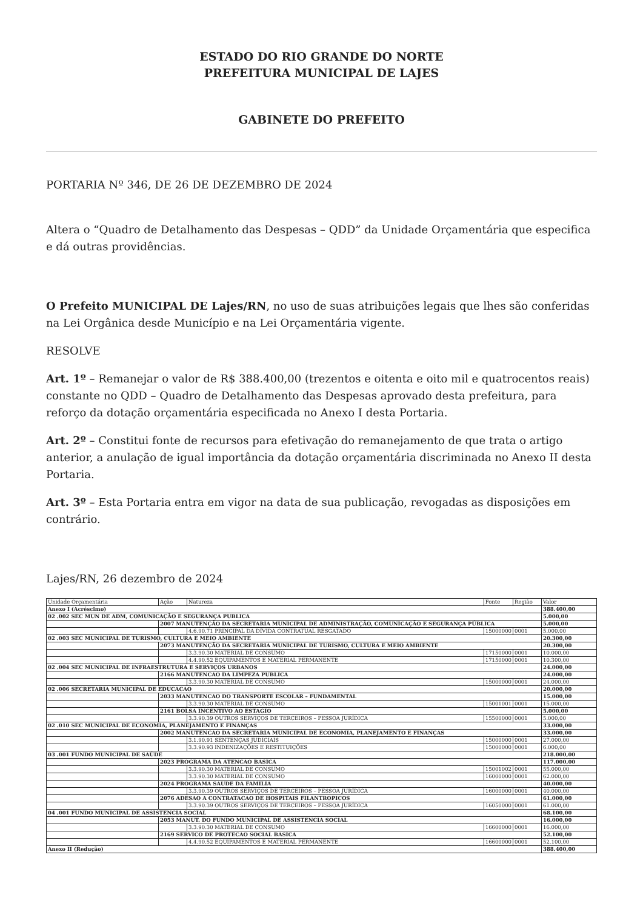ESTADO DO RIO GRANDE DO NORTE
PREFEITURA MUNICIPAL DE LAJES
GABINETE DO PREFEITO
PORTARIA Nº 346, DE 26 DE DEZEMBRO DE 2024
Altera o “Quadro de Detalhamento das Despesas – QDD” da Unidade Orçamentária que especifica e dá outras providências.
O Prefeito MUNICIPAL DE Lajes/RN, no uso de suas atribuições legais que lhes são conferidas na Lei Orgânica desde Município e na Lei Orçamentária vigente.
RESOLVE
Art. 1º – Remanejar o valor de R$ 388.400,00 (trezentos e oitenta e oito mil e quatrocentos reais) constante no QDD – Quadro de Detalhamento das Despesas aprovado desta prefeitura, para reforço da dotação orçamentária especificada no Anexo I desta Portaria.
Art. 2º – Constitui fonte de recursos para efetivação do remanejamento de que trata o artigo anterior, a anulação de igual importância da dotação orçamentária discriminada no Anexo II desta Portaria.
Art. 3º – Esta Portaria entra em vigor na data de sua publicação, revogadas as disposições em contrário.
Lajes/RN, 26 dezembro de 2024
| Unidade Orçamentária | Ação | Natureza | Fonte | Região | Valor |
| Anexo I (Acréscimo) | | | | | 388.400,00 |
| 02 .002 SEC MUN DE ADM, COMUNICAÇÃO E SEGURANÇA PUBLICA | | | | | 5.000,00 |
| | 2007 MANUTENÇÃO DA SECRETARIA MUNICIPAL DE ADMINISTRAÇÃO, COMUNICAÇÃO E SEGURANÇA PÚBLICA | | | | 5.000,00 |
| | | 4.6.90.71 PRINCIPAL DA DÍVIDA CONTRATUAL RESGATADO | 15000000 | 0001 | 5.000,00 |
| 02 .003 SEC MUNICIPAL DE TURISMO, CULTURA E MEIO AMBIENTE | | | | | 20.300,00 |
| | 2073 MANUTENÇÃO DA SECRETARIA MUNICIPAL DE TURISMO, CULTURA E MEIO AMBIENTE | | | | 20.300,00 |
| | | 3.3.90.30 MATERIAL DE CONSUMO | 17150000 | 0001 | 10.000,00 |
| | | 4.4.90.52 EQUIPAMENTOS E MATERIAL PERMANENTE | 17150000 | 0001 | 10.300,00 |
| 02 .004 SEC MUNICIPAL DE INFRAESTRUTURA E SERVIÇOS URBANOS | | | | | 24.000,00 |
| | 2166 MANUTENCAO DA LIMPEZA PUBLICA | | | | 24.000,00 |
| | | 3.3.90.30 MATERIAL DE CONSUMO | 15000000 | 0001 | 24.000,00 |
| 02 .006 SECRETARIA MUNICIPAL DE EDUCACAO | | | | | 20.000,00 |
| | 2033 MANUTENCAO DO TRANSPORTE ESCOLAR – FUNDAMENTAL | | | | 15.000,00 |
| | | 3.3.90.30 MATERIAL DE CONSUMO | 15001001 | 0001 | 15.000,00 |
| | 2161 BOLSA INCENTIVO AO ESTAGIO | | | | 5.000,00 |
| | | 3.3.90.39 OUTROS SERVIÇOS DE TERCEIROS – PESSOA JURÍDICA | 15500000 | 0001 | 5.000,00 |
| 02 .010 SEC MUNICIPAL DE ECONOMIA, PLANEJAMENTO E FINANÇAS | | | | | 33.000,00 |
| | 2002 MANUTENCAO DA SECRETARIA MUNICIPAL DE ECONOMIA, PLANEJAMENTO E FINANÇAS | | | | 33.000,00 |
| | | 3.1.90.91 SENTENÇAS JUDICIAIS | 15000000 | 0001 | 27.000,00 |
| | | 3.3.90.93 INDENIZAÇÕES E RESTITUIÇÕES | 15000000 | 0001 | 6.000,00 |
| 03 .001 FUNDO MUNICIPAL DE SAÚDE | | | | | 218.000,00 |
| | 2023 PROGRAMA DA ATENCAO BASICA | | | | 117.000,00 |
| | | 3.3.90.30 MATERIAL DE CONSUMO | 15001002 | 0001 | 55.000,00 |
| | | 3.3.90.30 MATERIAL DE CONSUMO | 16000000 | 0001 | 62.000,00 |
| | 2024 PROGRAMA SAUDE DA FAMILIA | | | | 40.000,00 |
| | | 3.3.90.39 OUTROS SERVIÇOS DE TERCEIROS – PESSOA JURÍDICA | 16000000 | 0001 | 40.000,00 |
| | 2076 ADESAO A CONTRATACAO DE HOSPITAIS FILANTROPICOS | | | | 61.000,00 |
| | | 3.3.90.39 OUTROS SERVIÇOS DE TERCEIROS – PESSOA JURÍDICA | 16050000 | 0001 | 61.000,00 |
| 04 .001 FUNDO MUNICIPAL DE ASSISTENCIA SOCIAL | | | | | 68.100,00 |
| | 2053 MANUT. DO FUNDO MUNICIPAL DE ASSISTENCIA SOCIAL | | | | 16.000,00 |
| | | 3.3.90.30 MATERIAL DE CONSUMO | 16600000 | 0001 | 16.000,00 |
| | 2169 SERVICO DE PROTECAO SOCIAL BASICA | | | | 52.100,00 |
| | | 4.4.90.52 EQUIPAMENTOS E MATERIAL PERMANENTE | 16600000 | 0001 | 52.100,00 |
| Anexo II (Redução) | | | | | 388.400,00 |